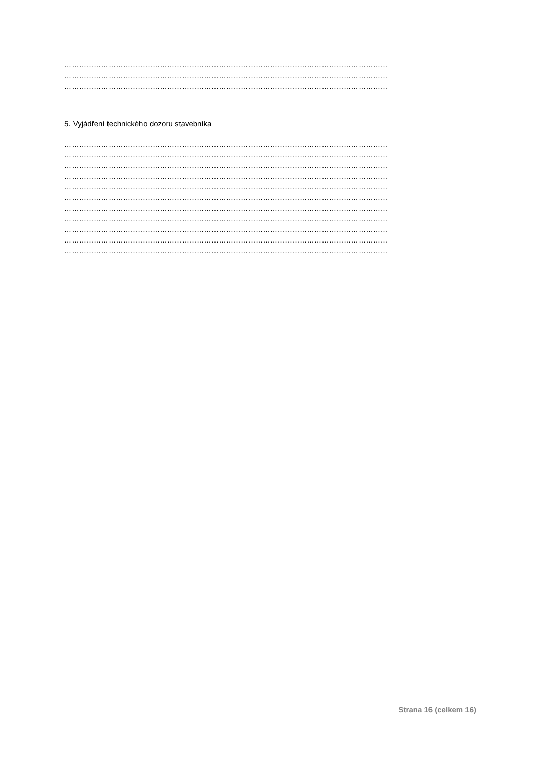……………………………………………………………………………………………………………………
……………………………………………………………………………………………………………………
……………………………………………………………………………………………………………………
5. Vyjádření technického dozoru stavebníka
……………………………………………………………………………………………………………………
……………………………………………………………………………………………………………………
……………………………………………………………………………………………………………………
……………………………………………………………………………………………………………………
……………………………………………………………………………………………………………………
……………………………………………………………………………………………………………………
……………………………………………………………………………………………………………………
……………………………………………………………………………………………………………………
……………………………………………………………………………………………………………………
……………………………………………………………………………………………………………………
……………………………………………………………………………………………………………………
Strana 16 (celkem 16)